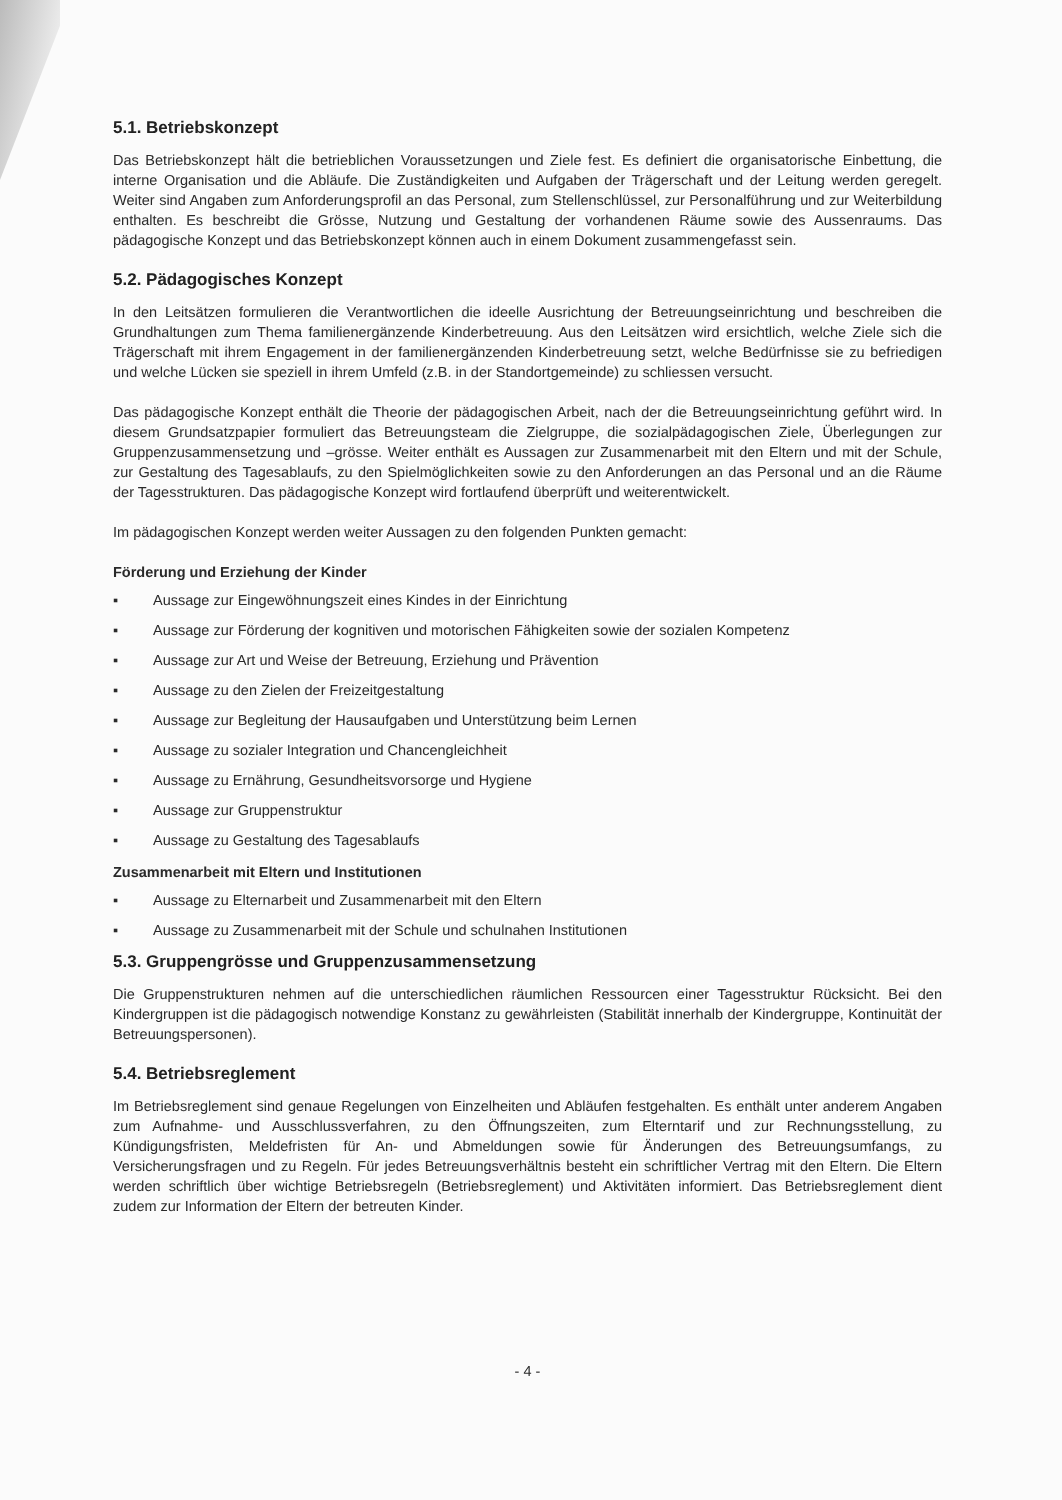5.1. Betriebskonzept
Das Betriebskonzept hält die betrieblichen Voraussetzungen und Ziele fest. Es definiert die organisatorische Einbettung, die interne Organisation und die Abläufe. Die Zuständigkeiten und Aufgaben der Trägerschaft und der Leitung werden geregelt. Weiter sind Angaben zum Anforderungsprofil an das Personal, zum Stellenschlüssel, zur Personalführung und zur Weiterbildung enthalten. Es beschreibt die Grösse, Nutzung und Gestaltung der vorhandenen Räume sowie des Aussenraums. Das pädagogische Konzept und das Betriebskonzept können auch in einem Dokument zusammengefasst sein.
5.2. Pädagogisches Konzept
In den Leitsätzen formulieren die Verantwortlichen die ideelle Ausrichtung der Betreuungseinrichtung und beschreiben die Grundhaltungen zum Thema familienergänzende Kinderbetreuung. Aus den Leitsätzen wird ersichtlich, welche Ziele sich die Trägerschaft mit ihrem Engagement in der familienergänzenden Kinderbetreuung setzt, welche Bedürfnisse sie zu befriedigen und welche Lücken sie speziell in ihrem Umfeld (z.B. in der Standortgemeinde) zu schliessen versucht.
Das pädagogische Konzept enthält die Theorie der pädagogischen Arbeit, nach der die Betreuungseinrichtung geführt wird. In diesem Grundsatzpapier formuliert das Betreuungsteam die Zielgruppe, die sozialpädagogischen Ziele, Überlegungen zur Gruppenzusammensetzung und –grösse. Weiter enthält es Aussagen zur Zusammenarbeit mit den Eltern und mit der Schule, zur Gestaltung des Tagesablaufs, zu den Spielmöglichkeiten sowie zu den Anforderungen an das Personal und an die Räume der Tagesstrukturen. Das pädagogische Konzept wird fortlaufend überprüft und weiterentwickelt.
Im pädagogischen Konzept werden weiter Aussagen zu den folgenden Punkten gemacht:
Förderung und Erziehung der Kinder
▪ Aussage zur Eingewöhnungszeit eines Kindes in der Einrichtung
▪ Aussage zur Förderung der kognitiven und motorischen Fähigkeiten sowie der sozialen Kompetenz
▪ Aussage zur Art und Weise der Betreuung, Erziehung und Prävention
▪ Aussage zu den Zielen der Freizeitgestaltung
▪ Aussage zur Begleitung der Hausaufgaben und Unterstützung beim Lernen
▪ Aussage zu sozialer Integration und Chancengleichheit
▪ Aussage zu Ernährung, Gesundheitsvorsorge und Hygiene
▪ Aussage zur Gruppenstruktur
▪ Aussage zu Gestaltung des Tagesablaufs
Zusammenarbeit mit Eltern und Institutionen
▪ Aussage zu Elternarbeit und Zusammenarbeit mit den Eltern
▪ Aussage zu Zusammenarbeit mit der Schule und schulnahen Institutionen
5.3. Gruppengrösse und Gruppenzusammensetzung
Die Gruppenstrukturen nehmen auf die unterschiedlichen räumlichen Ressourcen einer Tagesstruktur Rücksicht. Bei den Kindergruppen ist die pädagogisch notwendige Konstanz zu gewährleisten (Stabilität innerhalb der Kindergruppe, Kontinuität der Betreuungspersonen).
5.4. Betriebsreglement
Im Betriebsreglement sind genaue Regelungen von Einzelheiten und Abläufen festgehalten. Es enthält unter anderem Angaben zum Aufnahme- und Ausschlussverfahren, zu den Öffnungszeiten, zum Elterntarif und zur Rechnungsstellung, zu Kündigungsfristen, Meldefristen für An- und Abmeldungen sowie für Änderungen des Betreuungsumfangs, zu Versicherungsfragen und zu Regeln. Für jedes Betreuungsverhältnis besteht ein schriftlicher Vertrag mit den Eltern. Die Eltern werden schriftlich über wichtige Betriebsregeln (Betriebsreglement) und Aktivitäten informiert. Das Betriebsreglement dient zudem zur Information der Eltern der betreuten Kinder.
- 4 -